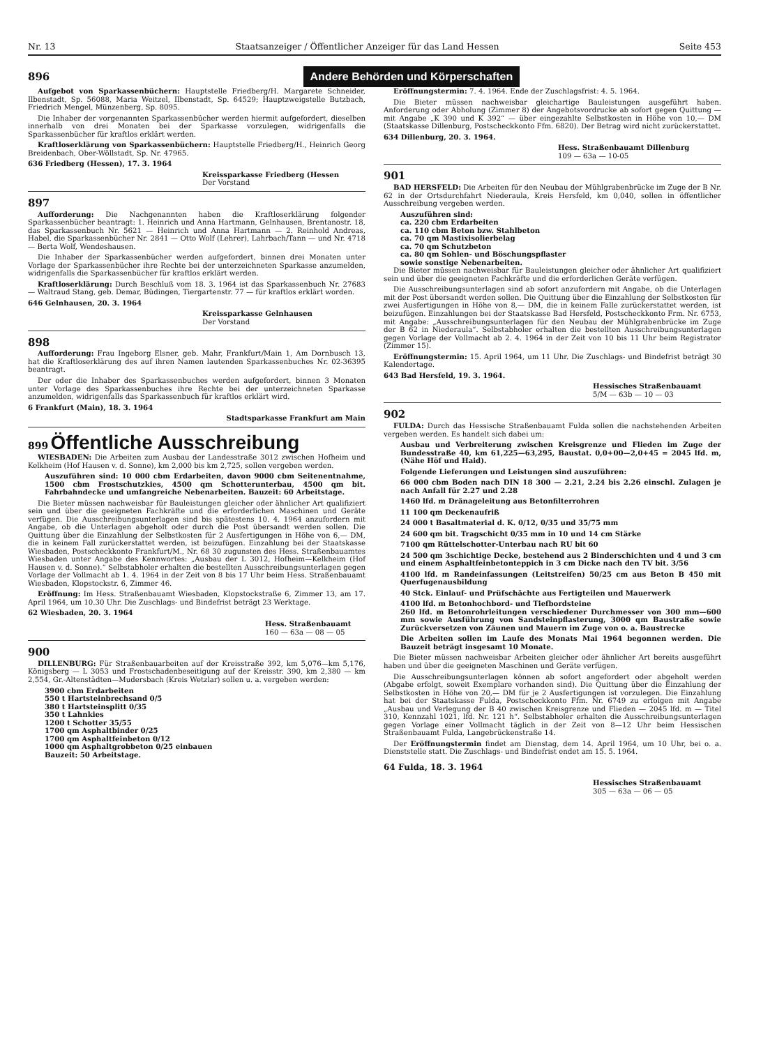Nr. 13 Staatsanzeiger / Öffentlicher Anzeiger für das Land Hessen Seite 453
896
Andere Behörden und Körperschaften
Aufgebot von Sparkassenbüchern: Hauptstelle Friedberg/H. Margarete Schneider, Ilbenstadt, Sp. 56088, Maria Weitzel, Ilbenstadt, Sp. 64529; Hauptzweigstelle Butzbach, Friedrich Mengel, Münzenberg, Sp. 8095.
Die Inhaber der vorgenannten Sparkassenbücher werden hiermit aufgefordert, dieselben innerhalb von drei Monaten bei der Sparkasse vorzulegen, widrigenfalls die Sparkassenbücher für kraftlos erklärt werden.
Kraftloserklärung von Sparkassenbüchern: Hauptstelle Friedberg/H., Heinrich Georg Breidenbach, Ober-Wöllstadt, Sp. Nr. 47965.
636 Friedberg (Hessen), 17. 3. 1964
Kreissparkasse Friedberg (Hessen
Der Vorstand
897
Aufforderung: Die Nachgenannten haben die Kraftloserklärung folgender Sparkassenbücher beantragt: 1. Heinrich und Anna Hartmann, Gelnhausen, Brentanostr. 18, das Sparkassenbuch Nr. 5621 — Heinrich und Anna Hartmann — 2. Reinhold Andreas, Habel, die Sparkassenbücher Nr. 2841 — Otto Wolf (Lehrer), Lahrbach/Tann — und Nr. 4718 — Berta Wolf, Wendeshausen.
Die Inhaber der Sparkassenbücher werden aufgefordert, binnen drei Monaten unter Vorlage der Sparkassenbücher ihre Rechte bei der unterzeichneten Sparkasse anzumelden, widrigenfalls die Sparkassenbücher für kraftlos erklärt werden.
Kraftloserklärung: Durch Beschluß vom 18. 3. 1964 ist das Sparkassenbuch Nr. 27683 — Waltraud Stang, geb. Demar, Büdingen, Tiergartenstr. 77 — für kraftlos erklärt worden.
646 Gelnhausen, 20. 3. 1964
Kreissparkasse Gelnhausen
Der Vorstand
898
Aufforderung: Frau Ingeborg Elsner, geb. Mahr, Frankfurt/Main 1, Am Dornbusch 13, hat die Kraftloserklärung des auf ihren Namen lautenden Sparkassenbuches Nr. 02-36395 beantragt.
Der oder die Inhaber des Sparkassenbuches werden aufgefordert, binnen 3 Monaten unter Vorlage des Sparkassenbuches ihre Rechte bei der unterzeichneten Sparkasse anzumelden, widrigenfalls das Sparkassenbuch für kraftlos erklärt wird.
6 Frankfurt (Main), 18. 3. 1964
Stadtsparkasse Frankfurt am Main
899 Öffentliche Ausschreibung
WIESBADEN: Die Arbeiten zum Ausbau der Landesstraße 3012 zwischen Hofheim und Kelkheim (Hof Hausen v. d. Sonne), km 2,000 bis km 2,725, sollen vergeben werden.
Auszuführen sind: 10 000 cbm Erdarbeiten, davon 9000 cbm Seitenentnahme, 1500 cbm Frostschutzkies, 4500 qm Schotterunterbau, 4500 qm bit. Fahrbahndecke und umfangreiche Nebenarbeiten. Bauzeit: 60 Arbeitstage.
Die Bieter müssen nachweisbar für Bauleistungen gleicher oder ähnlicher Art qualifiziert sein und über die geeigneten Fachkräfte und die erforderlichen Maschinen und Geräte verfügen. Die Ausschreibungsunterlagen sind bis spätestens 10. 4. 1964 anzufordern mit Angabe, ob die Unterlagen abgeholt oder durch die Post übersandt werden sollen. Die Quittung über die Einzahlung der Selbstkosten für 2 Ausfertigungen in Höhe von 6,— DM, die in keinem Fall zurückerstattet werden, ist beizufügen. Einzahlung bei der Staatskasse Wiesbaden, Postscheckkonto Frankfurt/M., Nr. 68 30 zugunsten des Hess. Straßenbauamtes Wiesbaden unter Angabe des Kennwortes: „Ausbau der L 3012, Hofheim—Kelkheim (Hof Hausen v. d. Sonne).“ Selbstabholer erhalten die bestellten Ausschreibungsunterlagen gegen Vorlage der Vollmacht ab 1. 4. 1964 in der Zeit von 8 bis 17 Uhr beim Hess. Straßenbauamt Wiesbaden, Klopstockstr. 6, Zimmer 46.
Eröffnung: Im Hess. Straßenbauamt Wiesbaden, Klopstockstraße 6, Zimmer 13, am 17. April 1964, um 10.30 Uhr. Die Zuschlags- und Bindefrist beträgt 23 Werktage.
62 Wiesbaden, 20. 3. 1964
Hess. Straßenbauamt
160 — 63a — 08 — 05
900
DILLENBURG: Für Straßenbauarbeiten auf der Kreisstraße 392, km 5,076—km 5,176, Königsberg — L 3053 und Frostschadenbeseitigung auf der Kreisstr. 390, km 2,380 — km 2,554, Gr.-Altenstädten—Mudersbach (Kreis Wetzlar) sollen u. a. vergeben werden:
3900 cbm Erdarbeiten
550 t Hartsteinbrechsand 0/5
380 t Hartsteinsplitt 0/35
350 t Lahnkies
1200 t Schotter 35/55
1700 qm Asphaltbinder 0/25
1700 qm Asphaltfeinbeton 0/12
1000 qm Asphaltgrobbeton 0/25 einbauen
Bauzeit: 50 Arbeitstage.
Eröffnungstermin: 7. 4. 1964. Ende der Zuschlagsfrist: 4. 5. 1964.
Die Bieter müssen nachweisbar gleichartige Bauleistungen ausgeführt haben. Anforderung oder Abholung (Zimmer 8) der Angebotsvordrucke ab sofort gegen Quittung — mit Angabe „K 390 und K 392“ — über eingezahlte Selbstkosten in Höhe von 10,— DM (Staatskasse Dillenburg, Postscheckkonto Ffm. 6820). Der Betrag wird nicht zurückerstattet.
634 Dillenburg, 20. 3. 1964.
Hess. Straßenbauamt Dillenburg
109 — 63a — 10-05
901
BAD HERSFELD: Die Arbeiten für den Neubau der Mühlgrabenbrücke im Zuge der B Nr. 62 in der Ortsdurchfahrt Niederaula, Kreis Hersfeld, km 0,040, sollen in öffentlicher Ausschreibung vergeben werden.
Auszuführen sind:
ca. 220 cbm Erdarbeiten
ca. 110 cbm Beton bzw. Stahlbeton
ca. 70 qm Mastixisolierbelag
ca. 70 qm Schutzbeton
ca. 80 qm Sohlen- und Böschungspflaster
sowie sonstige Nebenarbeiten.
Die Bieter müssen nachweisbar für Bauleistungen gleicher oder ähnlicher Art qualifiziert sein und über die geeigneten Fachkräfte und die erforderlichen Geräte verfügen.
Die Ausschreibungsunterlagen sind ab sofort anzufordern mit Angabe, ob die Unterlagen mit der Post übersandt werden sollen. Die Quittung über die Einzahlung der Selbstkosten für zwei Ausfertigungen in Höhe von 8,— DM, die in keinem Falle zurückerstattet werden, ist beizufügen. Einzahlungen bei der Staatskasse Bad Hersfeld, Postscheckkonto Frm. Nr. 6753, mit Angabe: „Ausschreibungsunterlagen für den Neubau der Mühlgrabenbrücke im Zuge der B 62 in Niederaula“. Selbstabholer erhalten die bestellten Ausschreibungsunterlagen gegen Vorlage der Vollmacht ab 2. 4. 1964 in der Zeit von 10 bis 11 Uhr beim Registrator (Zimmer 15).
Eröffnungstermin: 15. April 1964, um 11 Uhr. Die Zuschlags- und Bindefrist beträgt 30 Kalendertage.
643 Bad Hersfeld, 19. 3. 1964.
Hessisches Straßenbauamt
5/M — 63b — 10 — 03
902
FULDA: Durch das Hessische Straßenbauamt Fulda sollen die nachstehenden Arbeiten vergeben werden. Es handelt sich dabei um:
Ausbau und Verbreiterung zwischen Kreisgrenze und Flieden im Zuge der Bundesstraße 40, km 61,225—63,295, Baustat. 0,0+00—2,0+45 = 2045 lfd. m, (Nähe Höf und Haid).
Folgende Lieferungen und Leistungen sind auszuführen:
66 000 cbm Boden nach DIN 18 300 — 2.21, 2.24 bis 2.26 einschl. Zulagen je nach Anfall für 2.27 und 2.28
1460 lfd. m Dränageleitung aus Betonfilterrohren
11 100 qm Deckenaufriß
24 000 t Basaltmaterial d. K. 0/12, 0/35 und 35/75 mm
24 600 qm bit. Tragschicht 0/35 mm in 10 und 14 cm Stärke
7100 qm Rüttelschotter-Unterbau nach RU bit 60
24 500 qm 3schichtige Decke, bestehend aus 2 Binderschichten und 4 und 3 cm und einem Asphaltfeinbetonteppich in 3 cm Dicke nach den TV bit. 3/56
4100 lfd. m Randeinfassungen (Leitstreifen) 50/25 cm aus Beton B 450 mit Querfugenausbildung
40 Stck. Einlauf- und Prüfschächte aus Fertigteilen und Mauerwerk
4100 lfd. m Betonhochbord- und Tiefbordsteine
260 lfd. m Betonrohrleitungen verschiedener Durchmesser von 300 mm—600 mm sowie Ausführung von Sandsteinpflasterung, 3000 qm Baustraße sowie Zurückversetzen von Zäunen und Mauern im Zuge von o. a. Baustrecke
Die Arbeiten sollen im Laufe des Monats Mai 1964 begonnen werden. Die Bauzeit beträgt insgesamt 10 Monate.
Die Bieter müssen nachweisbar Arbeiten gleicher oder ähnlicher Art bereits ausgeführt haben und über die geeigneten Maschinen und Geräte verfügen.
Die Ausschreibungsunterlagen können ab sofort angefordert oder abgeholt werden (Abgabe erfolgt, soweit Exemplare vorhanden sind). Die Quittung über die Einzahlung der Selbstkosten in Höhe von 20,— DM für je 2 Ausfertigungen ist vorzulegen. Die Einzahlung hat bei der Staatskasse Fulda, Postscheckkonto Ffm. Nr. 6749 zu erfolgen mit Angabe „Ausbau und Verlegung der B 40 zwischen Kreisgrenze und Flieden — 2045 lfd. m — Titel 310, Kennzahl 1021, lfd. Nr. 121 h“. Selbstabholer erhalten die Ausschreibungsunterlagen gegen Vorlage einer Vollmacht täglich in der Zeit von 8—12 Uhr beim Hessischen Straßenbauamt Fulda, Langebrückenstraße 14.
Der Eröffnungstermin findet am Dienstag, dem 14. April 1964, um 10 Uhr, bei o. a. Dienststelle statt. Die Zuschlags- und Bindefrist endet am 15. 5. 1964.
64 Fulda, 18. 3. 1964
Hessisches Straßenbauamt
305 — 63a — 06 — 05